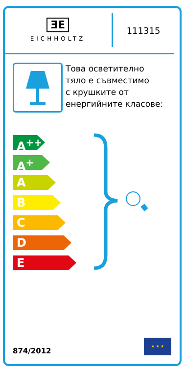ƎE
EICHHOLTZ
111315
Това осветително
тяло е съвместимо
с крушките от
енергийните класове:
A<sup>++</sup>
A<sup>+</sup>
A
B
C
D
E
874/2012
★ ★ ★